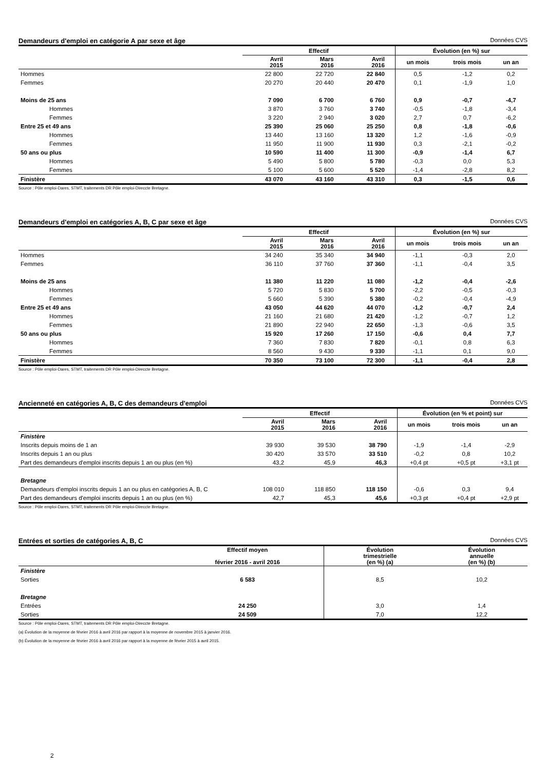Demandeurs d'emploi en catégorie A par sexe et âge Données CVS
| | Effectif | | | Évolution (en %) sur | | |
| --- | --- | --- | --- | --- | --- | --- |
| | Avril 2015 | Mars 2016 | Avril 2016 | un mois | trois mois | un an |
| Hommes | 22 800 | 22 720 | 22 840 | 0,5 | -1,2 | 0,2 |
| Femmes | 20 270 | 20 440 | 20 470 | 0,1 | -1,9 | 1,0 |
| Moins de 25 ans | 7 090 | 6 700 | 6 760 | 0,9 | -0,7 | -4,7 |
| Hommes | 3 870 | 3 760 | 3 740 | -0,5 | -1,8 | -3,4 |
| Femmes | 3 220 | 2 940 | 3 020 | 2,7 | 0,7 | -6,2 |
| Entre 25 et 49 ans | 25 390 | 25 060 | 25 250 | 0,8 | -1,8 | -0,6 |
| Hommes | 13 440 | 13 160 | 13 320 | 1,2 | -1,6 | -0,9 |
| Femmes | 11 950 | 11 900 | 11 930 | 0,3 | -2,1 | -0,2 |
| 50 ans ou plus | 10 590 | 11 400 | 11 300 | -0,9 | -1,4 | 6,7 |
| Hommes | 5 490 | 5 800 | 5 780 | -0,3 | 0,0 | 5,3 |
| Femmes | 5 100 | 5 600 | 5 520 | -1,4 | -2,8 | 8,2 |
| Finistère | 43 070 | 43 160 | 43 310 | 0,3 | -1,5 | 0,6 |
Source : Pôle emploi-Dares, STMT, traitements DR Pôle emploi-Direccte Bretagne.
Demandeurs d'emploi en catégories A, B, C par sexe et âge Données CVS
| | Effectif | | | Évolution (en %) sur | | |
| --- | --- | --- | --- | --- | --- | --- |
| | Avril 2015 | Mars 2016 | Avril 2016 | un mois | trois mois | un an |
| Hommes | 34 240 | 35 340 | 34 940 | -1,1 | -0,3 | 2,0 |
| Femmes | 36 110 | 37 760 | 37 360 | -1,1 | -0,4 | 3,5 |
| Moins de 25 ans | 11 380 | 11 220 | 11 080 | -1,2 | -0,4 | -2,6 |
| Hommes | 5 720 | 5 830 | 5 700 | -2,2 | -0,5 | -0,3 |
| Femmes | 5 660 | 5 390 | 5 380 | -0,2 | -0,4 | -4,9 |
| Entre 25 et 49 ans | 43 050 | 44 620 | 44 070 | -1,2 | -0,7 | 2,4 |
| Hommes | 21 160 | 21 680 | 21 420 | -1,2 | -0,7 | 1,2 |
| Femmes | 21 890 | 22 940 | 22 650 | -1,3 | -0,6 | 3,5 |
| 50 ans ou plus | 15 920 | 17 260 | 17 150 | -0,6 | 0,4 | 7,7 |
| Hommes | 7 360 | 7 830 | 7 820 | -0,1 | 0,8 | 6,3 |
| Femmes | 8 560 | 9 430 | 9 330 | -1,1 | 0,1 | 9,0 |
| Finistère | 70 350 | 73 100 | 72 300 | -1,1 | -0,4 | 2,8 |
Source : Pôle emploi-Dares, STMT, traitements DR Pôle emploi-Direccte Bretagne.
Ancienneté en catégories A, B, C des demandeurs d'emploi Données CVS
| | Effectif | | | Évolution (en % et point) sur | | |
| --- | --- | --- | --- | --- | --- | --- |
| | Avril 2015 | Mars 2016 | Avril 2016 | un mois | trois mois | un an |
| Finistère | | | | | | |
| Inscrits depuis moins de 1 an | 39 930 | 39 530 | 38 790 | -1,9 | -1,4 | -2,9 |
| Inscrits depuis 1 an ou plus | 30 420 | 33 570 | 33 510 | -0,2 | 0,8 | 10,2 |
| Part des demandeurs d'emploi inscrits depuis 1 an ou plus (en %) | 43,2 | 45,9 | 46,3 | +0,4 pt | +0,5 pt | +3,1 pt |
| Bretagne | | | | | | |
| Demandeurs d'emploi inscrits depuis 1 an ou plus en catégories A, B, C | 108 010 | 118 850 | 118 150 | -0,6 | 0,3 | 9,4 |
| Part des demandeurs d'emploi inscrits depuis 1 an ou plus (en %) | 42,7 | 45,3 | 45,6 | +0,3 pt | +0,4 pt | +2,9 pt |
Source : Pôle emploi-Dares, STMT, traitements DR Pôle emploi-Direccte Bretagne.
Entrées et sorties de catégories A, B, C Données CVS
| | Effectif moyen février 2016 - avril 2016 | Évolution trimestrielle (en %) (a) | Évolution annuelle (en %) (b) |
| Finistère | | | |
| Sorties | 6 583 | 8,5 | 10,2 |
| Bretagne | | | |
| Entrées | 24 250 | 3,0 | 1,4 |
| Sorties | 24 509 | 7,0 | 12,2 |
Source : Pôle emploi-Dares, STMT, traitements DR Pôle emploi-Direccte Bretagne.
(a) Évolution de la moyenne de février 2016 à avril 2016 par rapport à la moyenne de novembre 2015 à janvier 2016.
(b) Évolution de la moyenne de février 2016 à avril 2016 par rapport à la moyenne de février 2015 à avril 2015.
2